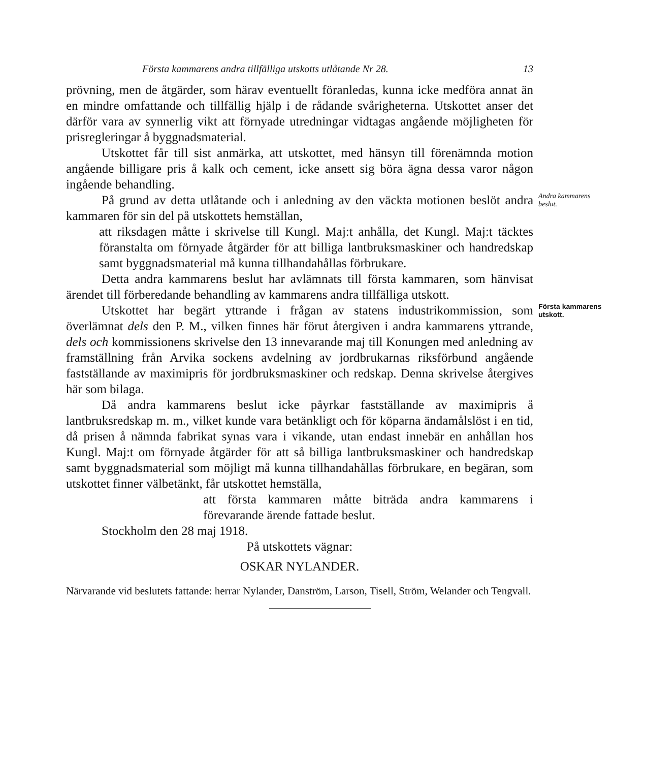Första kammarens andra tillfälliga utskotts utlåtande Nr 28. 13
prövning, men de åtgärder, som härav eventuellt föranledas, kunna icke medföra annat än en mindre omfattande och tillfällig hjälp i de rådande svårigheterna. Utskottet anser det därför vara av synnerlig vikt att förnyade utredningar vidtagas angående möjligheten för prisregleringar å byggnadsmaterial.
Utskottet får till sist anmärka, att utskottet, med hänsyn till förenämnda motion angående billigare pris å kalk och cement, icke ansett sig böra ägna dessa varor någon ingående behandling.
På grund av detta utlåtande och i anledning av den väckta motionen beslöt andra kammaren för sin del på utskottets hemställan,
Andra kammarens beslut.
att riksdagen måtte i skrivelse till Kungl. Maj:t anhålla, det Kungl. Maj:t täcktes föranstalta om förnyade åtgärder för att billiga lantbruksmaskiner och handredskap samt byggnadsmaterial må kunna tillhandahållas förbrukare.
Detta andra kammarens beslut har avlämnats till första kammaren, som hänvisat ärendet till förberedande behandling av kammarens andra tillfälliga utskott.
Utskottet har begärt yttrande i frågan av statens industrikommission, som överlämnat dels den P. M., vilken finnes här förut återgiven i andra kammarens yttrande, dels och kommissionens skrivelse den 13 innevarande maj till Konungen med anledning av framställning från Arvika sockens avdelning av jordbrukarnas riksförbund angående fastställande av maximipris för jordbruksmaskiner och redskap. Denna skrivelse återgives här som bilaga.
Första kammarens utskott.
Då andra kammarens beslut icke påyrkar fastställande av maximipris å lantbruksredskap m. m., vilket kunde vara betänkligt och för köparna ändamålslöst i en tid, då prisen å nämnda fabrikat synas vara i vikande, utan endast innebär en anhållan hos Kungl. Maj:t om förnyade åtgärder för att så billiga lantbruksmaskiner och handredskap samt byggnadsmaterial som möjligt må kunna tillhandahållas förbrukare, en begäran, som utskottet finner välbetänkt, får utskottet hemställa,
att första kammaren måtte biträda andra kammarens i förevarande ärende fattade beslut.
Stockholm den 28 maj 1918.
På utskottets vägnar:
OSKAR NYLANDER.
Närvarande vid beslutets fattande: herrar Nylander, Danström, Larson, Tisell, Ström, Welander och Tengvall.